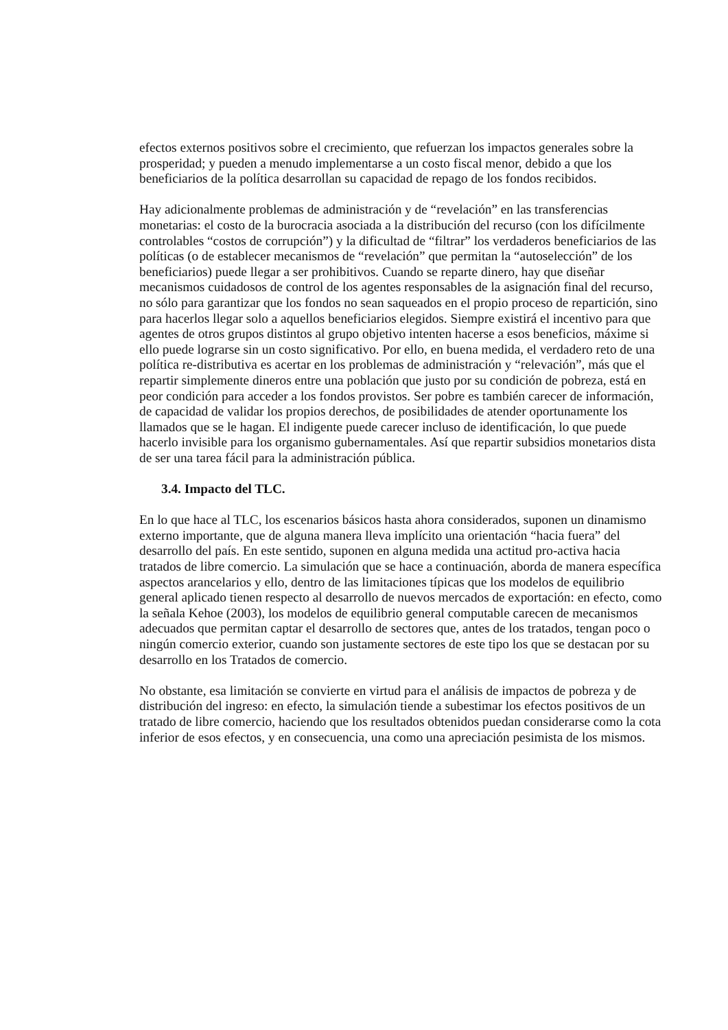efectos externos positivos sobre el crecimiento, que refuerzan los impactos generales sobre la prosperidad; y pueden a menudo implementarse a un costo fiscal menor, debido a que los beneficiarios de la política desarrollan su capacidad de repago de los fondos recibidos.
Hay adicionalmente problemas de administración y de “revelación” en las transferencias monetarias: el costo de la burocracia asociada a la distribución del recurso (con los difícilmente controlables “costos de corrupción”) y la dificultad de “filtrar” los verdaderos beneficiarios de las políticas (o de establecer mecanismos de “revelación” que permitan la “autoselección” de los beneficiarios) puede llegar a ser prohibitivos. Cuando se reparte dinero, hay que diseñar mecanismos cuidadosos de control de los agentes responsables de la asignación final del recurso, no sólo para garantizar que los fondos no sean saqueados en el propio proceso de repartición, sino para hacerlos llegar solo a aquellos beneficiarios elegidos. Siempre existirá el incentivo para que agentes de otros grupos distintos al grupo objetivo intenten hacerse a esos beneficios, máxime si ello puede lograrse sin un costo significativo. Por ello, en buena medida, el verdadero reto de una política re-distributiva es acertar en los problemas de administración y “relevación”, más que el repartir simplemente dineros entre una población que justo por su condición de pobreza, está en peor condición para acceder a los fondos provistos. Ser pobre es también carecer de información, de capacidad de validar los propios derechos, de posibilidades de atender oportunamente los llamados que se le hagan. El indigente puede carecer incluso de identificación, lo que puede hacerlo invisible para los organismo gubernamentales. Así que repartir subsidios monetarios dista de ser una tarea fácil para la administración pública.
3.4. Impacto del TLC.
En lo que hace al TLC, los escenarios básicos hasta ahora considerados, suponen un dinamismo externo importante, que de alguna manera lleva implícito una orientación “hacia fuera” del desarrollo del país. En este sentido, suponen en alguna medida una actitud pro-activa hacia tratados de libre comercio. La simulación que se hace a continuación, aborda de manera específica aspectos arancelarios y ello, dentro de las limitaciones típicas que los modelos de equilibrio general aplicado tienen respecto al desarrollo de nuevos mercados de exportación: en efecto, como la señala Kehoe (2003), los modelos de equilibrio general computable carecen de mecanismos adecuados que permitan captar el desarrollo de sectores que, antes de los tratados, tengan poco o ningún comercio exterior, cuando son justamente sectores de este tipo los que se destacan por su desarrollo en los Tratados de comercio.
No obstante, esa limitación se convierte en virtud para el análisis de impactos de pobreza y de distribución del ingreso: en efecto, la simulación tiende a subestimar los efectos positivos de un tratado de libre comercio, haciendo que los resultados obtenidos puedan considerarse como la cota inferior de esos efectos, y en consecuencia, una como una apreciación pesimista de los mismos.